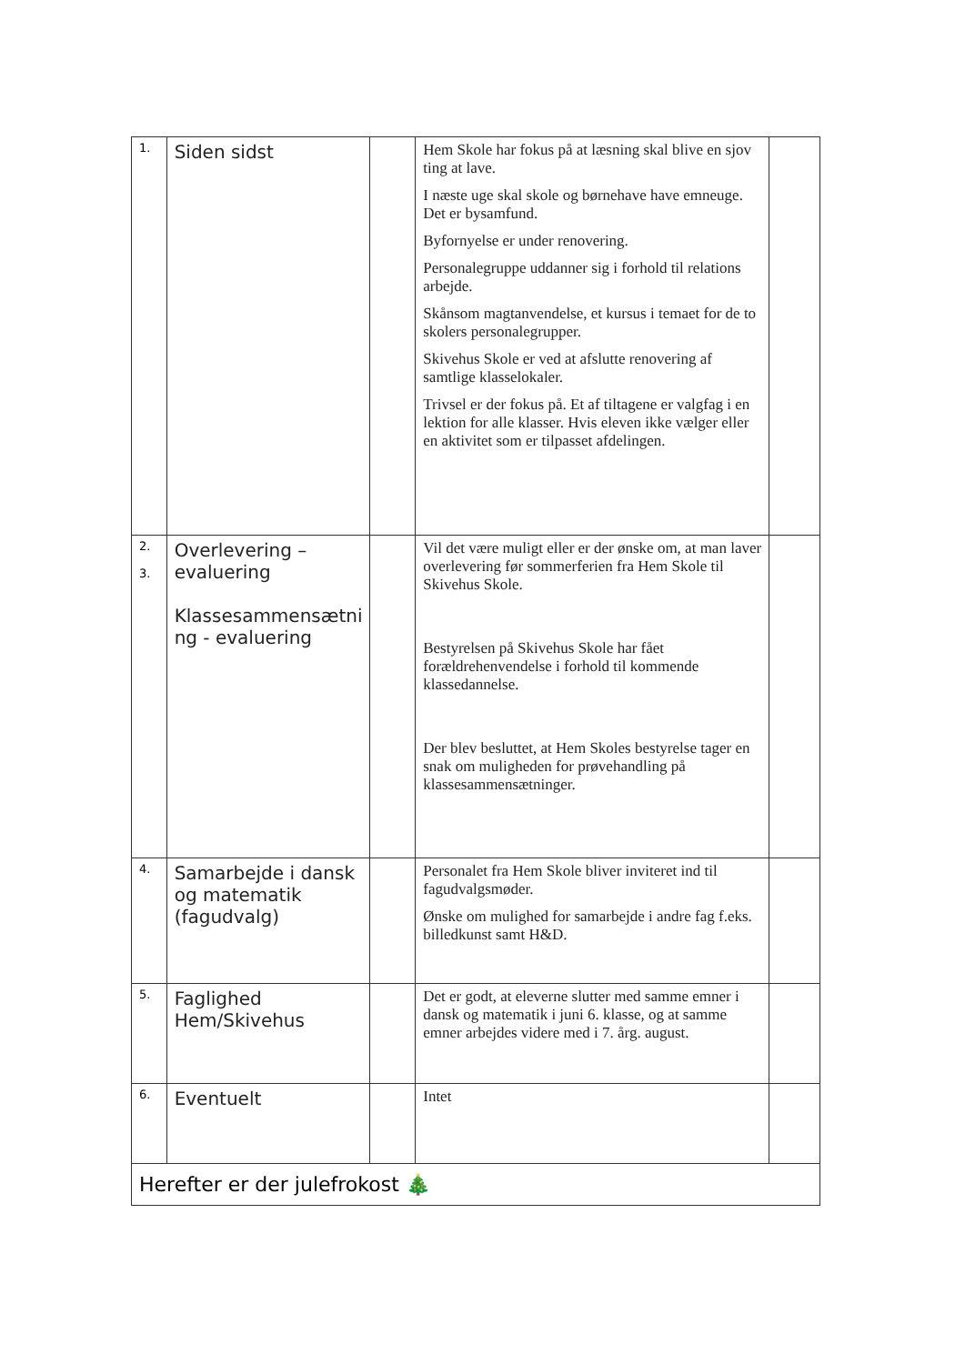| 1. | Siden sidst | | Hem Skole har fokus på at læsning skal blive en sjov ting at lave. I næste uge skal skole og børnehave have emneuge. Det er bysamfund. Byfornyelse er under renovering. Personalegruppe uddanner sig i forhold til relations arbejde. Skånsom magtanvendelse, et kursus i temaet for de to skolers personalegrupper. Skivehus Skole er ved at afslutte renovering af samtlige klasselokaler. Trivsel er der fokus på. Et af tiltagene er valgfag i en lektion for alle klasser. Hvis eleven ikke vælger eller en aktivitet som er tilpasset afdelingen. | |
| 2. 3. | Overlevering – evaluering Klassesammensætni ng - evaluering | | Vil det være muligt eller er der ønske om, at man laver overlevering før sommerferien fra Hem Skole til Skivehus Skole. Bestyrelsen på Skivehus Skole har fået forældrehenvendelse i forhold til kommende klassedannelse. Der blev besluttet, at Hem Skoles bestyrelse tager en snak om muligheden for prøvehandling på klassesammensætninger. | |
| 4. | Samarbejde i dansk og matematik (fagudvalg) | | Personalet fra Hem Skole bliver inviteret ind til fagudvalgsmøder. Ønske om mulighed for samarbejde i andre fag f.eks. billedkunst samt H&D. | |
| 5. | Faglighed Hem/Skivehus | | Det er godt, at eleverne slutter med samme emner i dansk og matematik i juni 6. klasse, og at samme emner arbejdes videre med i 7. årg. august. | |
| 6. | Eventuelt | | Intet | |
| Herefter er der julefrokost 🎄 | | | | |